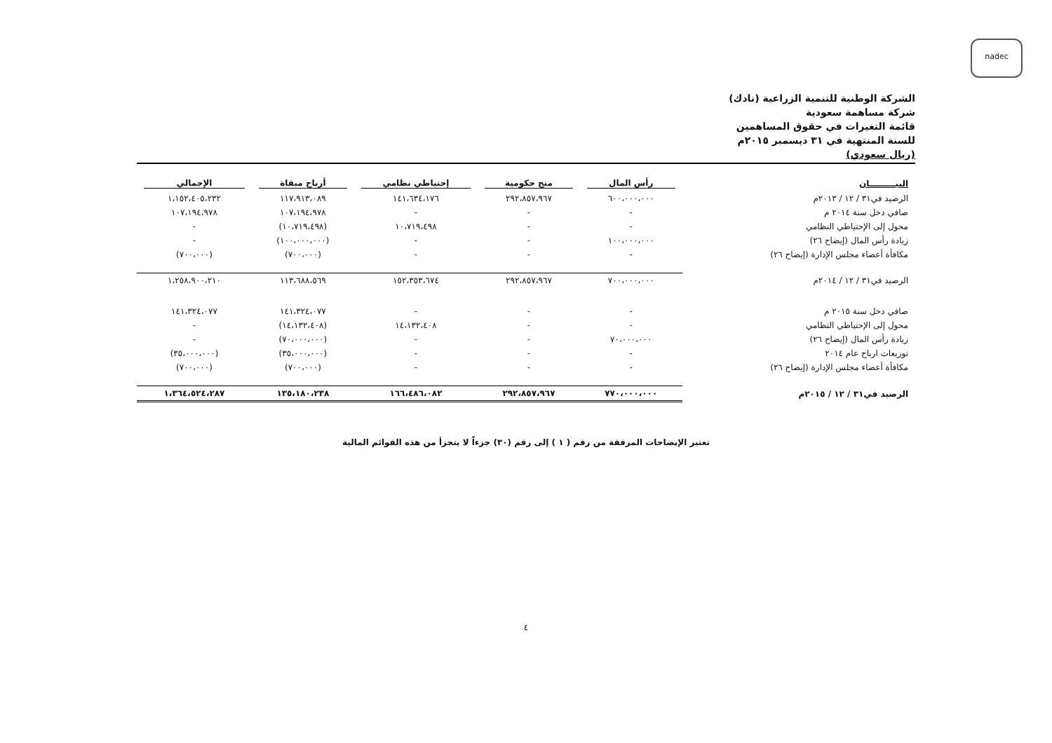nadec
الشركة الوطنية للتنمية الزراعية (نادك)
شركة مساهمة سعودية
قائمة التغيرات في حقوق المساهمين
للسنة المنتهية في ٣١ ديسمبر ٢٠١٥م
(ريال سعودي)
| البيـــــــــان | رأس المال | منح حكومية | إحتياطي نظامي | أرباح مبقاة | الإجمالي |
| --- | --- | --- | --- | --- | --- |
| الرصيد في٣١ / ١٢ / ٢٠١٣م | ٦٠٠،٠٠٠،٠٠٠ | ٢٩٢،٨٥٧،٩٦٧ | ١٤١،٦٣٤،١٧٦ | ١١٧،٩١٣،٠٨٩ | ١،١٥٢،٤٠٥،٢٣٢ |
| صافي دخل سنة ٢٠١٤ م | - | - | - | ١٠٧،١٩٤،٩٧٨ | ١٠٧،١٩٤،٩٧٨ |
| محول إلى الإحتياطي النظامي | - | - | ١٠،٧١٩،٤٩٨ | (١٠،٧١٩،٤٩٨) | - |
| زيادة رأس المال (إيضاح ٢٦) | ١٠٠،٠٠٠،٠٠٠ | - | - | (١٠٠،٠٠٠،٠٠٠) | - |
| مكافأة أعضاء مجلس الإدارة (إيضاح ٢٦) | - | - | - | (٧٠٠،٠٠٠) | (٧٠٠،٠٠٠) |
| الرصيد في٣١ / ١٢ / ٢٠١٤م | ٧٠٠،٠٠٠،٠٠٠ | ٢٩٢،٨٥٧،٩٦٧ | ١٥٢،٣٥٣،٦٧٤ | ١١٣،٦٨٨،٥٦٩ | ١،٢٥٨،٩٠٠،٢١٠ |
| صافي دخل سنة ٢٠١٥ م | - | - | - | ١٤١،٣٢٤،٠٧٧ | ١٤١،٣٢٤،٠٧٧ |
| محول إلى الإحتياطي النظامي | - | - | ١٤،١٣٢،٤٠٨ | (١٤،١٣٢،٤٠٨) | - |
| زيادة رأس المال (إيضاح ٢٦) | ٧٠،٠٠٠،٠٠٠ | - | - | (٧٠،٠٠٠،٠٠٠) | - |
| توزيعات ارباح عام ٢٠١٤ | - | - | - | (٣٥،٠٠٠،٠٠٠) | (٣٥،٠٠٠،٠٠٠) |
| مكافأة أعضاء مجلس الإدارة (إيضاح ٢٦) | - | - | - | (٧٠٠،٠٠٠) | (٧٠٠،٠٠٠) |
| الرصيد في٣١ / ١٢ / ٢٠١٥م | ٧٧٠،٠٠٠،٠٠٠ | ٢٩٢،٨٥٧،٩٦٧ | ١٦٦،٤٨٦،٠٨٢ | ١٣٥،١٨٠،٢٣٨ | ١،٣٦٤،٥٢٤،٢٨٧ |
تعتبر الإيضاحات المرفقة من رقم ( ١ ) إلى رقم (٣٠) جزءاً لا يتجزأ من هذه القوائم المالية
٤